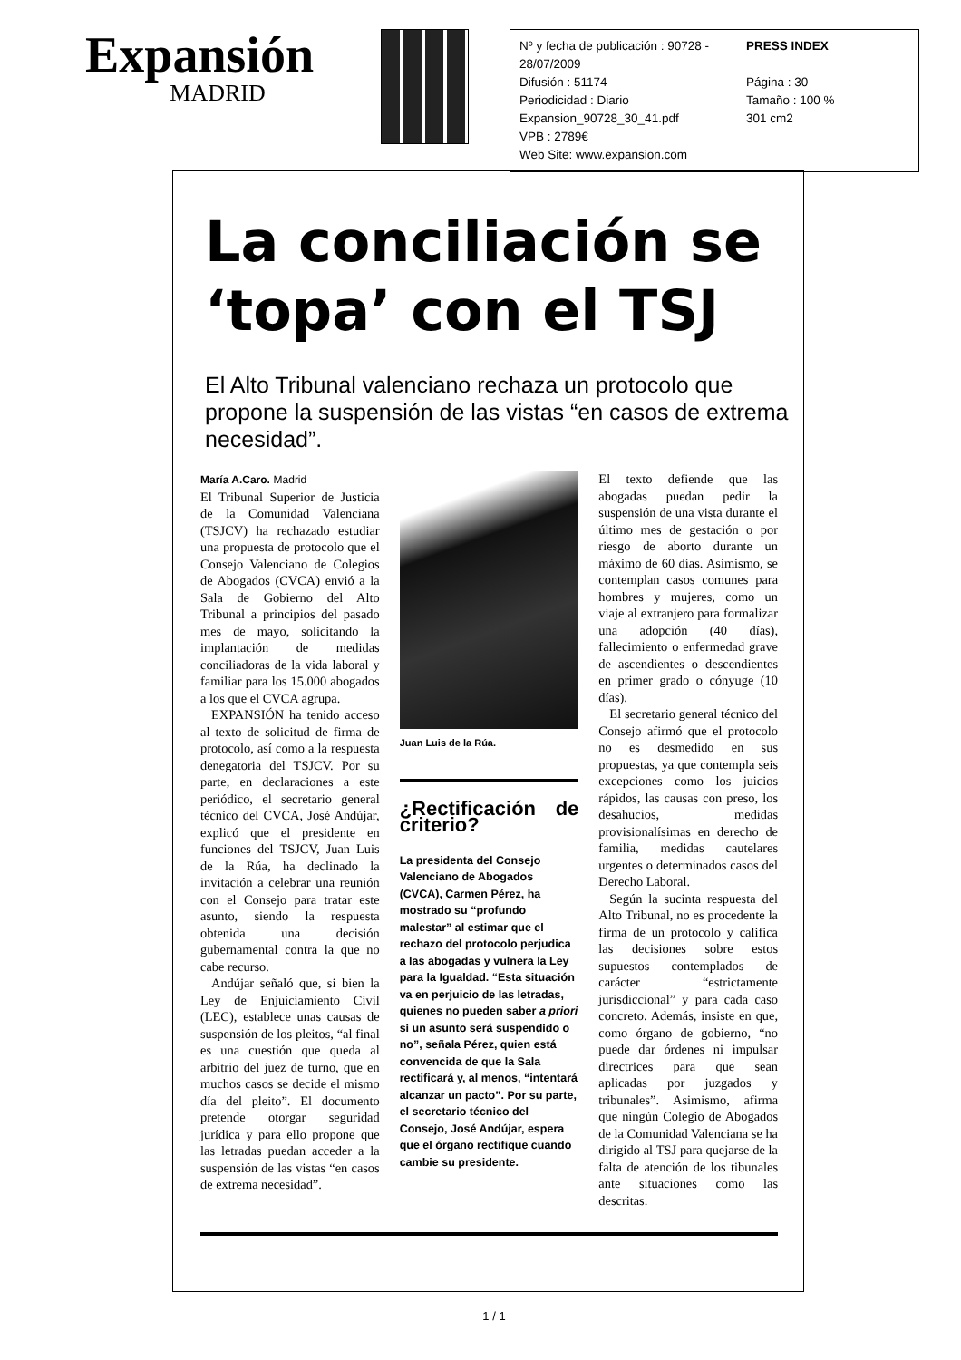Expansión
MADRID
Nº y fecha de publicación : 90728 - 28/07/2009 PRESS INDEX Difusión : 51174 Página : 30 Periodicidad : Diario Tamaño : 100 % Expansion_90728_30_41.pdf 301 cm2 VPB : 2789€ Web Site: www.expansion.com
La conciliación se ‘topa’ con el TSJ
El Alto Tribunal valenciano rechaza un protocolo que propone la suspensión de las vistas “en casos de extrema necesidad”.
María A.Caro. Madrid
El Tribunal Superior de Justicia de la Comunidad Valenciana (TSJCV) ha rechazado estudiar una propuesta de protocolo que el Consejo Valenciano de Colegios de Abogados (CVCA) envió a la Sala de Gobierno del Alto Tribunal a principios del pasado mes de mayo, solicitando la implantación de medidas conciliadoras de la vida laboral y familiar para los 15.000 abogados a los que el CVCA agrupa.
EXPANSIÓN ha tenido acceso al texto de solicitud de firma de protocolo, así como a la respuesta denegatoria del TSJCV. Por su parte, en declaraciones a este periódico, el secretario general técnico del CVCA, José Andújar, explicó que el presidente en funciones del TSJCV, Juan Luis de la Rúa, ha declinado la invitación a celebrar una reunión con el Consejo para tratar este asunto, siendo la respuesta obtenida una decisión gubernamental contra la que no cabe recurso.
Andújar señaló que, si bien la Ley de Enjuiciamiento Civil (LEC), establece unas causas de suspensión de los pleitos, “al final es una cuestión que queda al arbitrio del juez de turno, que en muchos casos se decide el mismo día del pleito”. El documento pretende otorgar seguridad jurídica y para ello propone que las letradas puedan acceder a la suspensión de las vistas “en casos de extrema necesidad”.
Juan Luis de la Rúa.
¿Rectificación de criterio?
La presidenta del Consejo Valenciano de Abogados (CVCA), Carmen Pérez, ha mostrado su “profundo malestar” al estimar que el rechazo del protocolo perjudica a las abogadas y vulnera la Ley para la Igualdad. “Esta situación va en perjuicio de las letradas, quienes no pueden saber a priori si un asunto será suspendido o no”, señala Pérez, quien está convencida de que la Sala rectificará y, al menos, “intentará alcanzar un pacto”. Por su parte, el secretario técnico del Consejo, José Andújar, espera que el órgano rectifique cuando cambie su presidente.
El texto defiende que las abogadas puedan pedir la suspensión de una vista durante el último mes de gestación o por riesgo de aborto durante un máximo de 60 días. Asimismo, se contemplan casos comunes para hombres y mujeres, como un viaje al extranjero para formalizar una adopción (40 días), fallecimiento o enfermedad grave de ascendientes o descendientes en primer grado o cónyuge (10 días).
El secretario general técnico del Consejo afirmó que el protocolo no es desmedido en sus propuestas, ya que contempla seis excepciones como los juicios rápidos, las causas con preso, los desahucios, medidas provisionalísimas en derecho de familia, medidas cautelares urgentes o determinados casos del Derecho Laboral.
Según la sucinta respuesta del Alto Tribunal, no es procedente la firma de un protocolo y califica las decisiones sobre estos supuestos contemplados de carácter “estrictamente jurisdiccional” y para cada caso concreto. Además, insiste en que, como órgano de gobierno, “no puede dar órdenes ni impulsar directrices para que sean aplicadas por juzgados y tribunales”. Asimismo, afirma que ningún Colegio de Abogados de la Comunidad Valenciana se ha dirigido al TSJ para quejarse de la falta de atención de los tibunales ante situaciones como las descritas.
1 / 1